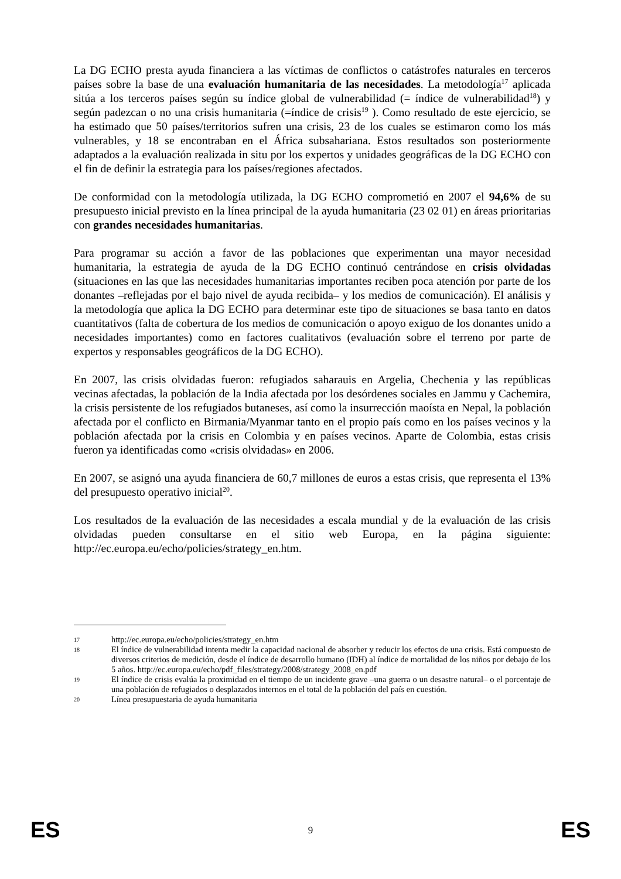La DG ECHO presta ayuda financiera a las víctimas de conflictos o catástrofes naturales en terceros países sobre la base de una evaluación humanitaria de las necesidades. La metodología<sup>17</sup> aplicada sitúa a los terceros países según su índice global de vulnerabilidad (= índice de vulnerabilidad<sup>18</sup>) y según padezcan o no una crisis humanitaria (=índice de crisis<sup>19</sup> ). Como resultado de este ejercicio, se ha estimado que 50 países/territorios sufren una crisis, 23 de los cuales se estimaron como los más vulnerables, y 18 se encontraban en el África subsahariana. Estos resultados son posteriormente adaptados a la evaluación realizada in situ por los expertos y unidades geográficas de la DG ECHO con el fin de definir la estrategia para los países/regiones afectados.
De conformidad con la metodología utilizada, la DG ECHO comprometió en 2007 el 94,6% de su presupuesto inicial previsto en la línea principal de la ayuda humanitaria (23 02 01) en áreas prioritarias con grandes necesidades humanitarias.
Para programar su acción a favor de las poblaciones que experimentan una mayor necesidad humanitaria, la estrategia de ayuda de la DG ECHO continuó centrándose en crisis olvidadas (situaciones en las que las necesidades humanitarias importantes reciben poca atención por parte de los donantes –reflejadas por el bajo nivel de ayuda recibida– y los medios de comunicación). El análisis y la metodología que aplica la DG ECHO para determinar este tipo de situaciones se basa tanto en datos cuantitativos (falta de cobertura de los medios de comunicación o apoyo exiguo de los donantes unido a necesidades importantes) como en factores cualitativos (evaluación sobre el terreno por parte de expertos y responsables geográficos de la DG ECHO).
En 2007, las crisis olvidadas fueron: refugiados saharauis en Argelia, Chechenia y las repúblicas vecinas afectadas, la población de la India afectada por los desórdenes sociales en Jammu y Cachemira, la crisis persistente de los refugiados butaneses, así como la insurrección maoísta en Nepal, la población afectada por el conflicto en Birmania/Myanmar tanto en el propio país como en los países vecinos y la población afectada por la crisis en Colombia y en países vecinos. Aparte de Colombia, estas crisis fueron ya identificadas como «crisis olvidadas» en 2006.
En 2007, se asignó una ayuda financiera de 60,7 millones de euros a estas crisis, que representa el 13% del presupuesto operativo inicial<sup>20</sup>.
Los resultados de la evaluación de las necesidades a escala mundial y de la evaluación de las crisis olvidadas pueden consultarse en el sitio web Europa, en la página siguiente: http://ec.europa.eu/echo/policies/strategy_en.htm.
17 http://ec.europa.eu/echo/policies/strategy_en.htm
18 El índice de vulnerabilidad intenta medir la capacidad nacional de absorber y reducir los efectos de una crisis. Está compuesto de diversos criterios de medición, desde el índice de desarrollo humano (IDH) al índice de mortalidad de los niños por debajo de los 5 años. http://ec.europa.eu/echo/pdf_files/strategy/2008/strategy_2008_en.pdf
19 El índice de crisis evalúa la proximidad en el tiempo de un incidente grave –una guerra o un desastre natural– o el porcentaje de una población de refugiados o desplazados internos en el total de la población del país en cuestión.
20 Línea presupuestaria de ayuda humanitaria
ES 9 ES